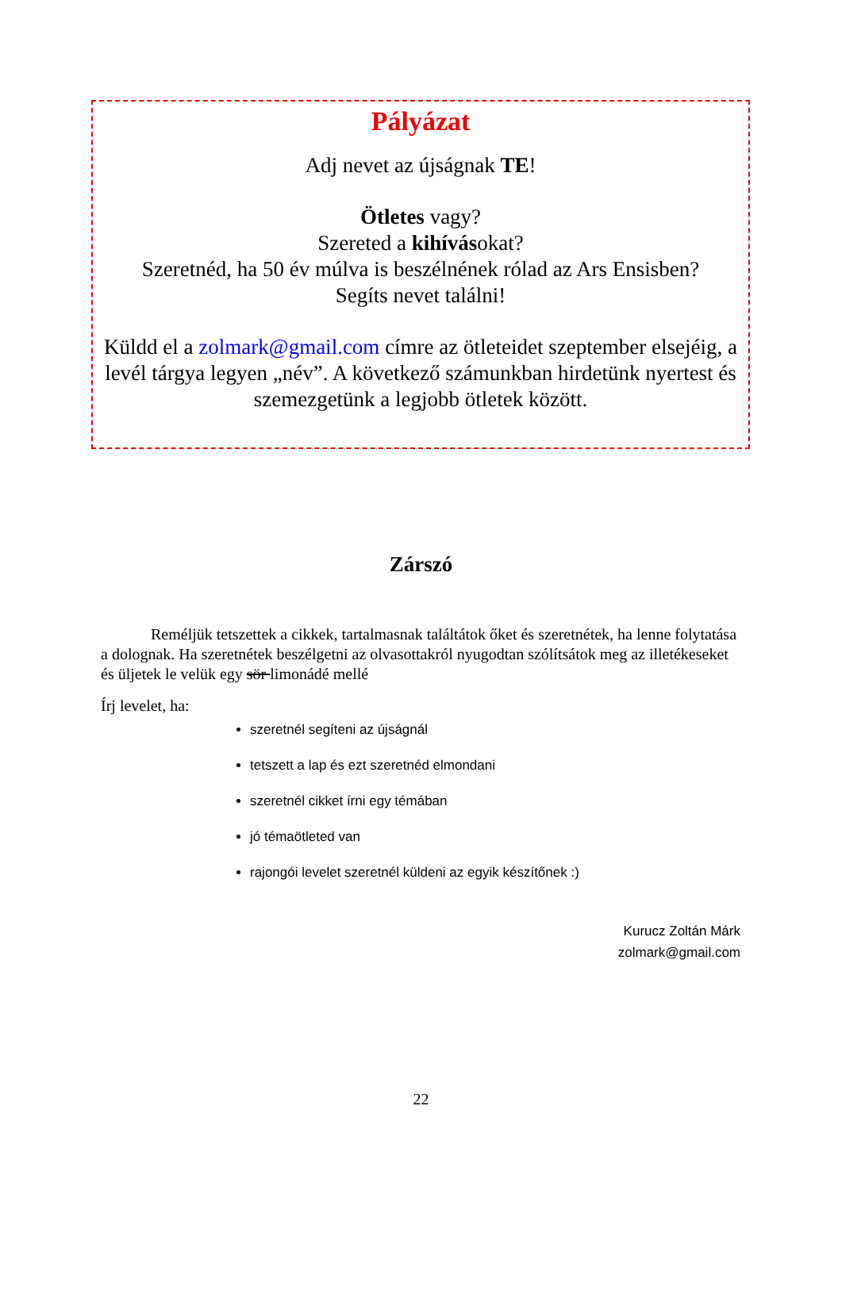Pályázat
Adj nevet az újságnak TE!
Ötletes vagy?
Szereted a kihívásokat?
Szeretnéd, ha 50 év múlva is beszélnének rólad az Ars Ensisben?
Segíts nevet találni!
Küldd el a zolmark@gmail.com címre az ötleteidet szeptember elsejéig, a levél tárgya legyen „név”. A következő számunkban hirdetünk nyertest és szemezgetünk a legjobb ötletek között.
Zárszó
Reméljük tetszettek a cikkek, tartalmasnak találtátok őket és szeretnétek, ha lenne folytatása a dolognak. Ha szeretnétek beszélgetni az olvasottakról nyugodtan szólítsátok meg az illetékeseket és üljetek le velük egy sör limonádé mellé
Írj levelet, ha:
szeretnél segíteni az újságnál
tetszett a lap és ezt szeretnéd elmondani
szeretnél cikket írni egy témában
jó témaötleted van
rajongói levelet szeretnél küldeni az egyik készítőnek :)
Kurucz Zoltán Márk
zolmark@gmail.com
22